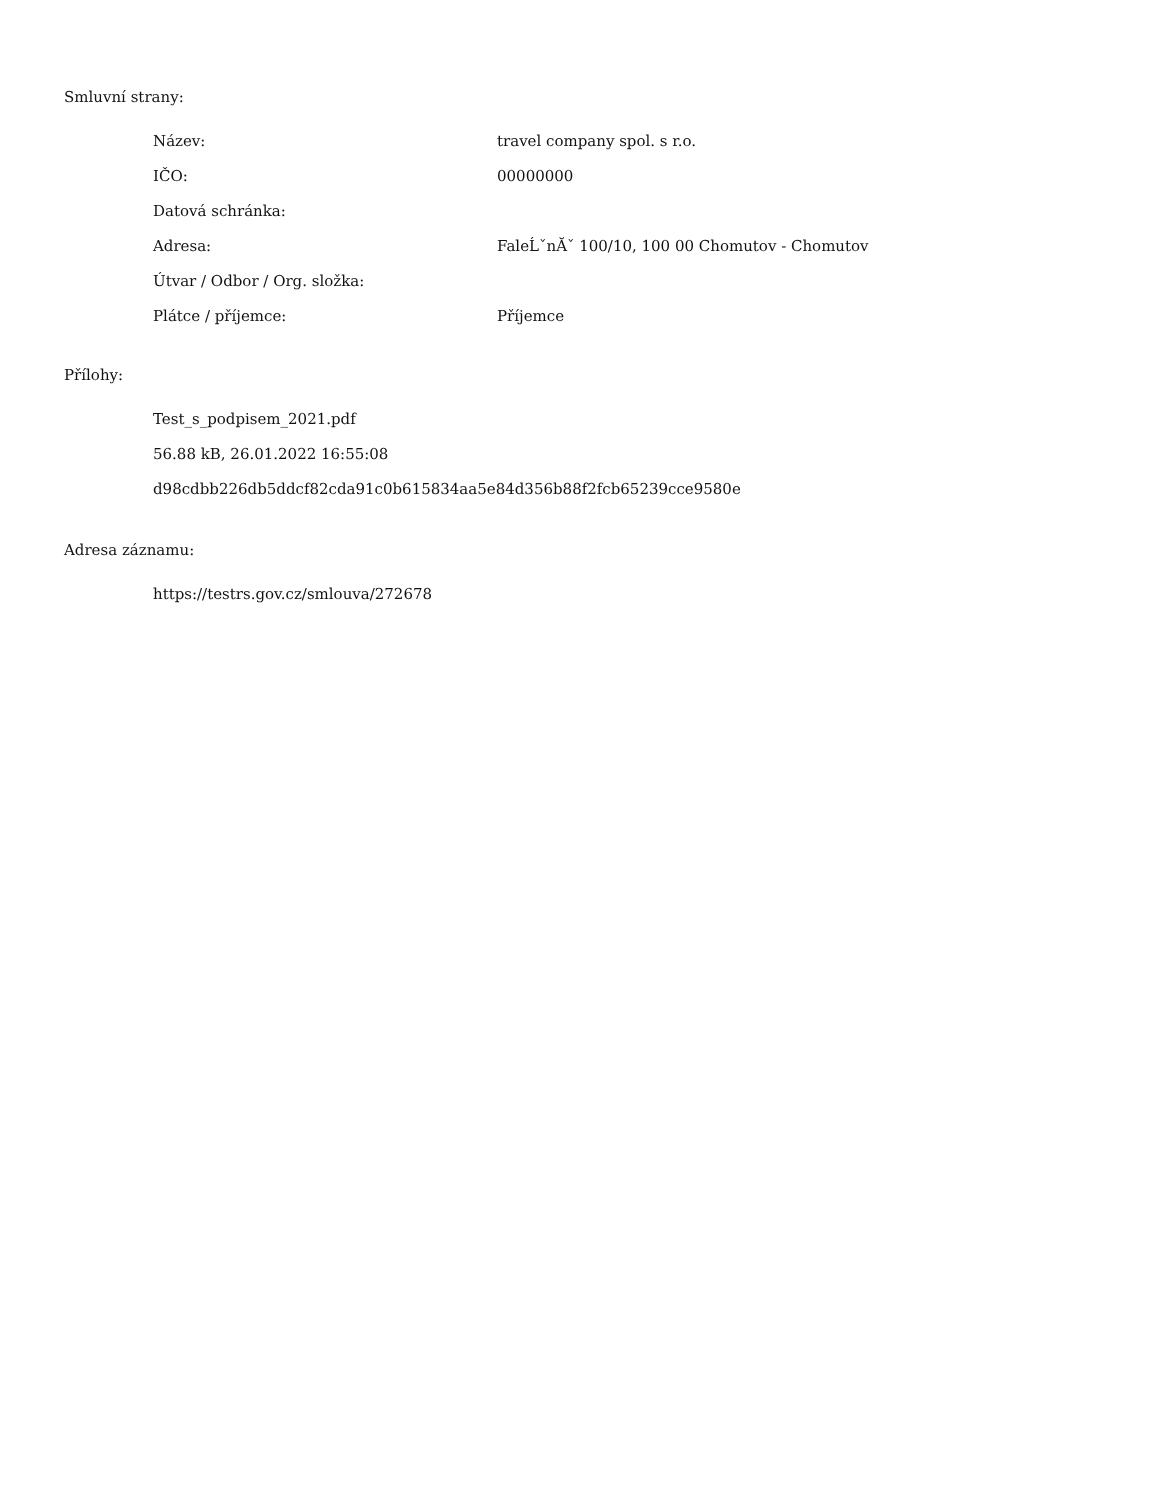Smluvní strany:
| Název: | travel company spol. s r.o. |
| IČO: | 00000000 |
| Datová schránka: | |
| Adresa: | FaleĹˇnĂˇ 100/10, 100 00 Chomutov - Chomutov |
| Útvar / Odbor / Org. složka: | |
| Plátce / příjemce: | Příjemce |
Přílohy:
Test_s_podpisem_2021.pdf
56.88 kB, 26.01.2022 16:55:08
d98cdbb226db5ddcf82cda91c0b615834aa5e84d356b88f2fcb65239cce9580e
Adresa záznamu:
https://testrs.gov.cz/smlouva/272678